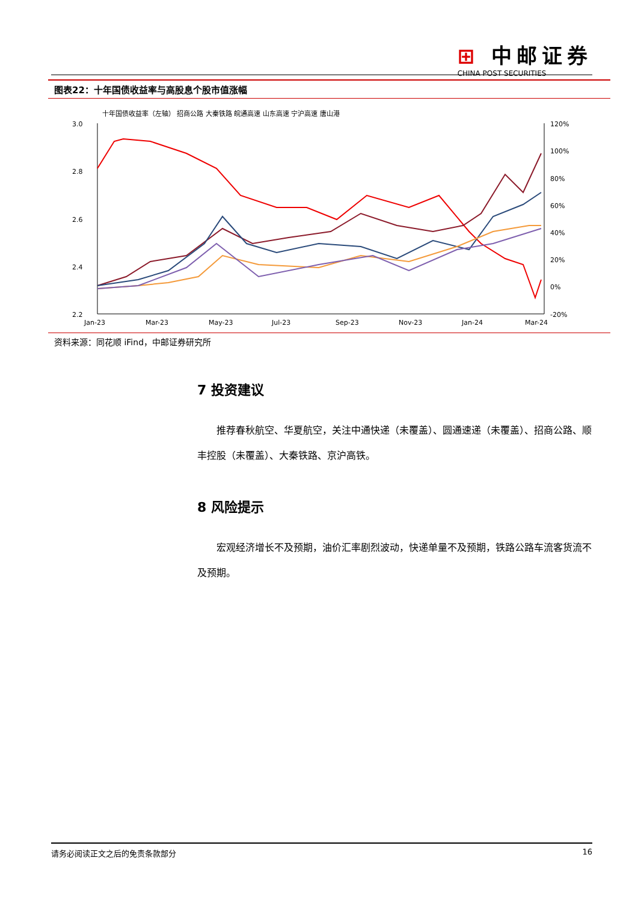⊞ 中邮证券
CHINA POST SECURITIES
图表22：十年国债收益率与高股息个股市值涨幅
十年国债收益率（左轴） 招商公路 大秦铁路 皖通高速 山东高速 宁沪高速 唐山港
3.0
2.8
2.6
2.4
2.2
120%
100%
80%
60%
40%
20%
0%
-20%
Jan-23
Mar-23
May-23
Jul-23
Sep-23
Nov-23
Jan-24
Mar-24
资料来源：同花顺 iFind，中邮证券研究所
7 投资建议
推荐春秋航空、华夏航空，关注中通快递（未覆盖）、圆通速递（未覆盖）、招商公路、顺丰控股（未覆盖）、大秦铁路、京沪高铁。
8 风险提示
宏观经济增长不及预期，油价汇率剧烈波动，快递单量不及预期，铁路公路车流客货流不及预期。
请务必阅读正文之后的免责条款部分 16